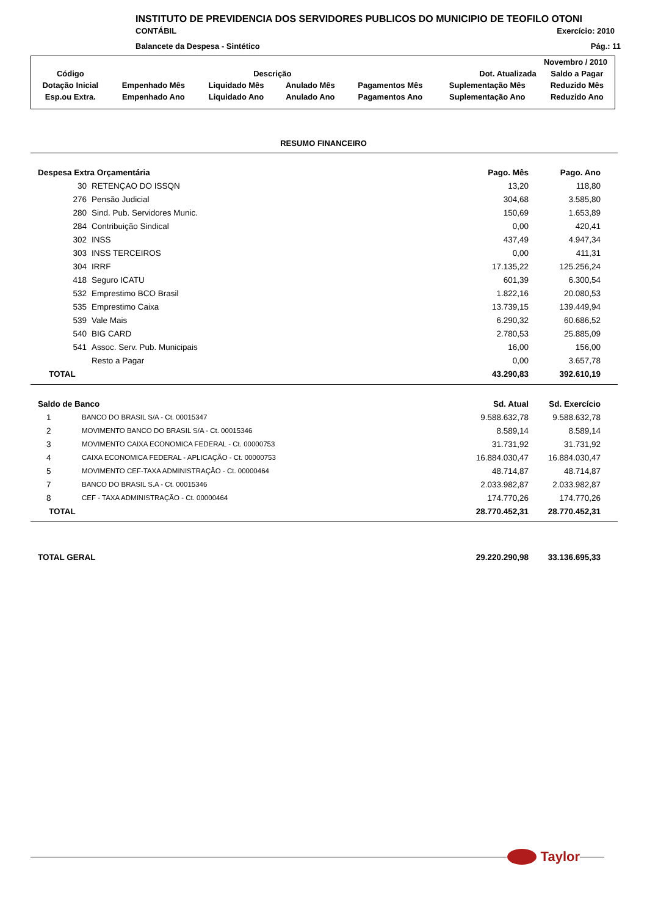INSTITUTO DE PREVIDENCIA DOS SERVIDORES PUBLICOS DO MUNICIPIO DE TEOFILO OTONI
CONTÁBIL Exercício: 2010
Balancete da Despesa - Sintético Pág.: 11
| Novembro / 2010 | | | | | | |
| Código | Descrição | | | | Dot. Atualizada | Saldo a Pagar |
| Dotação Inicial | Empenhado Mês | Liquidado Mês | Anulado Mês | Pagamentos Mês | Suplementação Mês | Reduzido Mês |
| Esp.ou Extra. | Empenhado Ano | Liquidado Ano | Anulado Ano | Pagamentos Ano | Suplementação Ano | Reduzido Ano |
RESUMO FINANCEIRO
| Despesa Extra Orçamentária | | Pago. Mês | Pago. Ano |
| 30 | RETENÇAO DO ISSQN | 13,20 | 118,80 |
| 276 | Pensão Judicial | 304,68 | 3.585,80 |
| 280 | Sind. Pub. Servidores Munic. | 150,69 | 1.653,89 |
| 284 | Contribuição Sindical | 0,00 | 420,41 |
| 302 | INSS | 437,49 | 4.947,34 |
| 303 | INSS TERCEIROS | 0,00 | 411,31 |
| 304 | IRRF | 17.135,22 | 125.256,24 |
| 418 | Seguro ICATU | 601,39 | 6.300,54 |
| 532 | Emprestimo BCO Brasil | 1.822,16 | 20.080,53 |
| 535 | Emprestimo Caixa | 13.739,15 | 139.449,94 |
| 539 | Vale Mais | 6.290,32 | 60.686,52 |
| 540 | BIG CARD | 2.780,53 | 25.885,09 |
| 541 | Assoc. Serv. Pub. Municipais | 16,00 | 156,00 |
| | Resto a Pagar | 0,00 | 3.657,78 |
| TOTAL | | 43.290,83 | 392.610,19 |
| Saldo de Banco | | Sd. Atual | Sd. Exercício |
| 1 | BANCO DO BRASIL S/A - Ct. 00015347 | 9.588.632,78 | 9.588.632,78 |
| 2 | MOVIMENTO BANCO DO BRASIL S/A - Ct. 00015346 | 8.589,14 | 8.589,14 |
| 3 | MOVIMENTO CAIXA ECONOMICA FEDERAL - Ct. 00000753 | 31.731,92 | 31.731,92 |
| 4 | CAIXA ECONOMICA FEDERAL - APLICAÇÃO - Ct. 00000753 | 16.884.030,47 | 16.884.030,47 |
| 5 | MOVIMENTO CEF-TAXA ADMINISTRAÇÃO - Ct. 00000464 | 48.714,87 | 48.714,87 |
| 7 | BANCO DO BRASIL S.A - Ct. 00015346 | 2.033.982,87 | 2.033.982,87 |
| 8 | CEF - TAXA ADMINISTRAÇÃO - Ct. 00000464 | 174.770,26 | 174.770,26 |
| TOTAL | | 28.770.452,31 | 28.770.452,31 |
| TOTAL GERAL | 29.220.290,98 | 33.136.695,33 |
Taylor